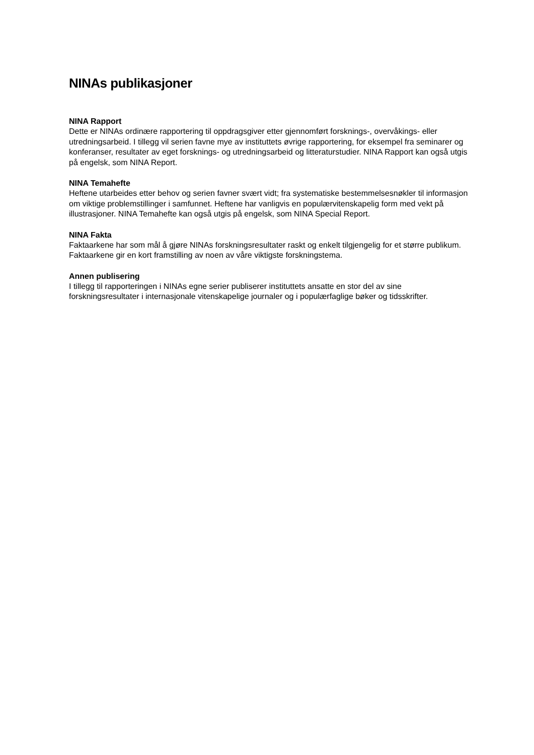NINAs publikasjoner
NINA Rapport
Dette er NINAs ordinære rapportering til oppdragsgiver etter gjennomført forsknings-, overvåkings- eller utredningsarbeid. I tillegg vil serien favne mye av instituttets øvrige rapportering, for eksempel fra seminarer og konferanser, resultater av eget forsknings- og utredningsarbeid og litteraturstudier. NINA Rapport kan også utgis på engelsk, som NINA Report.
NINA Temahefte
Heftene utarbeides etter behov og serien favner svært vidt; fra systematiske bestemmelsesnøkler til informasjon om viktige problemstillinger i samfunnet. Heftene har vanligvis en populærvitenskapelig form med vekt på illustrasjoner. NINA Temahefte kan også utgis på engelsk, som NINA Special Report.
NINA Fakta
Faktaarkene har som mål å gjøre NINAs forskningsresultater raskt og enkelt tilgjengelig for et større publikum. Faktaarkene gir en kort framstilling av noen av våre viktigste forskningstema.
Annen publisering
I tillegg til rapporteringen i NINAs egne serier publiserer instituttets ansatte en stor del av sine forskningsresultater i internasjonale vitenskapelige journaler og i populærfaglige bøker og tidsskrifter.